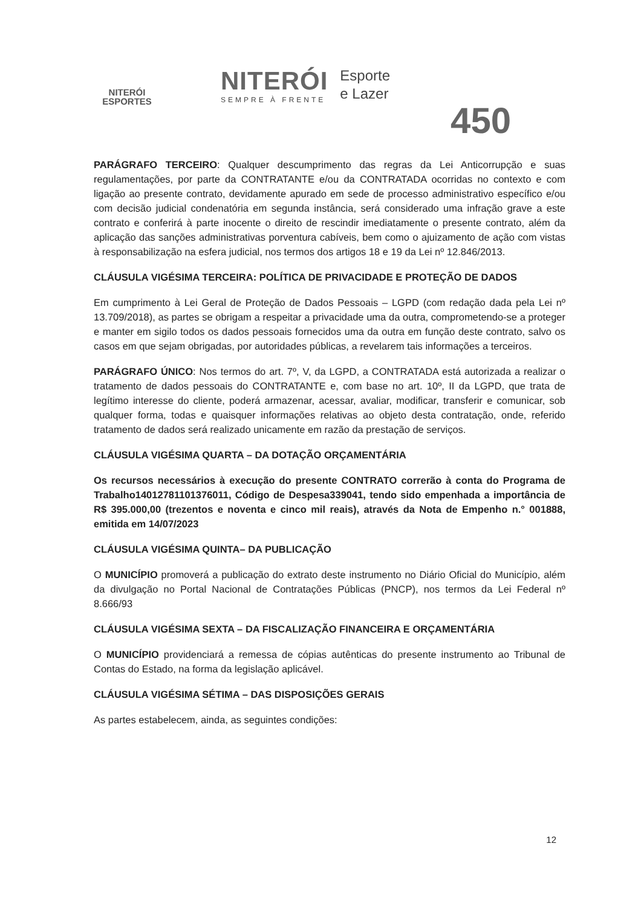NITERÓI
ESPORTES
NITERÓI
SEMPRE À FRENTE
Esporte
e Lazer
450
PARÁGRAFO TERCEIRO: Qualquer descumprimento das regras da Lei Anticorrupção e suas regulamentações, por parte da CONTRATANTE e/ou da CONTRATADA ocorridas no contexto e com ligação ao presente contrato, devidamente apurado em sede de processo administrativo específico e/ou com decisão judicial condenatória em segunda instância, será considerado uma infração grave a este contrato e conferirá à parte inocente o direito de rescindir imediatamente o presente contrato, além da aplicação das sanções administrativas porventura cabíveis, bem como o ajuizamento de ação com vistas à responsabilização na esfera judicial, nos termos dos artigos 18 e 19 da Lei nº 12.846/2013.
CLÁUSULA VIGÉSIMA TERCEIRA: POLÍTICA DE PRIVACIDADE E PROTEÇÃO DE DADOS
Em cumprimento à Lei Geral de Proteção de Dados Pessoais – LGPD (com redação dada pela Lei nº 13.709/2018), as partes se obrigam a respeitar a privacidade uma da outra, comprometendo-se a proteger e manter em sigilo todos os dados pessoais fornecidos uma da outra em função deste contrato, salvo os casos em que sejam obrigadas, por autoridades públicas, a revelarem tais informações a terceiros.
PARÁGRAFO ÚNICO: Nos termos do art. 7º, V, da LGPD, a CONTRATADA está autorizada a realizar o tratamento de dados pessoais do CONTRATANTE e, com base no art. 10º, II da LGPD, que trata de legítimo interesse do cliente, poderá armazenar, acessar, avaliar, modificar, transferir e comunicar, sob qualquer forma, todas e quaisquer informações relativas ao objeto desta contratação, onde, referido tratamento de dados será realizado unicamente em razão da prestação de serviços.
CLÁUSULA VIGÉSIMA QUARTA – DA DOTAÇÃO ORÇAMENTÁRIA
Os recursos necessários à execução do presente CONTRATO correrão à conta do Programa de Trabalho14012781101376011, Código de Despesa339041, tendo sido empenhada a importância de R$ 395.000,00 (trezentos e noventa e cinco mil reais), através da Nota de Empenho n.° 001888, emitida em 14/07/2023
CLÁUSULA VIGÉSIMA QUINTA– DA PUBLICAÇÃO
O MUNICÍPIO promoverá a publicação do extrato deste instrumento no Diário Oficial do Município, além da divulgação no Portal Nacional de Contratações Públicas (PNCP), nos termos da Lei Federal nº 8.666/93
CLÁUSULA VIGÉSIMA SEXTA – DA FISCALIZAÇÃO FINANCEIRA E ORÇAMENTÁRIA
O MUNICÍPIO providenciará a remessa de cópias autênticas do presente instrumento ao Tribunal de Contas do Estado, na forma da legislação aplicável.
CLÁUSULA VIGÉSIMA SÉTIMA – DAS DISPOSIÇÕES GERAIS
As partes estabelecem, ainda, as seguintes condições:
12